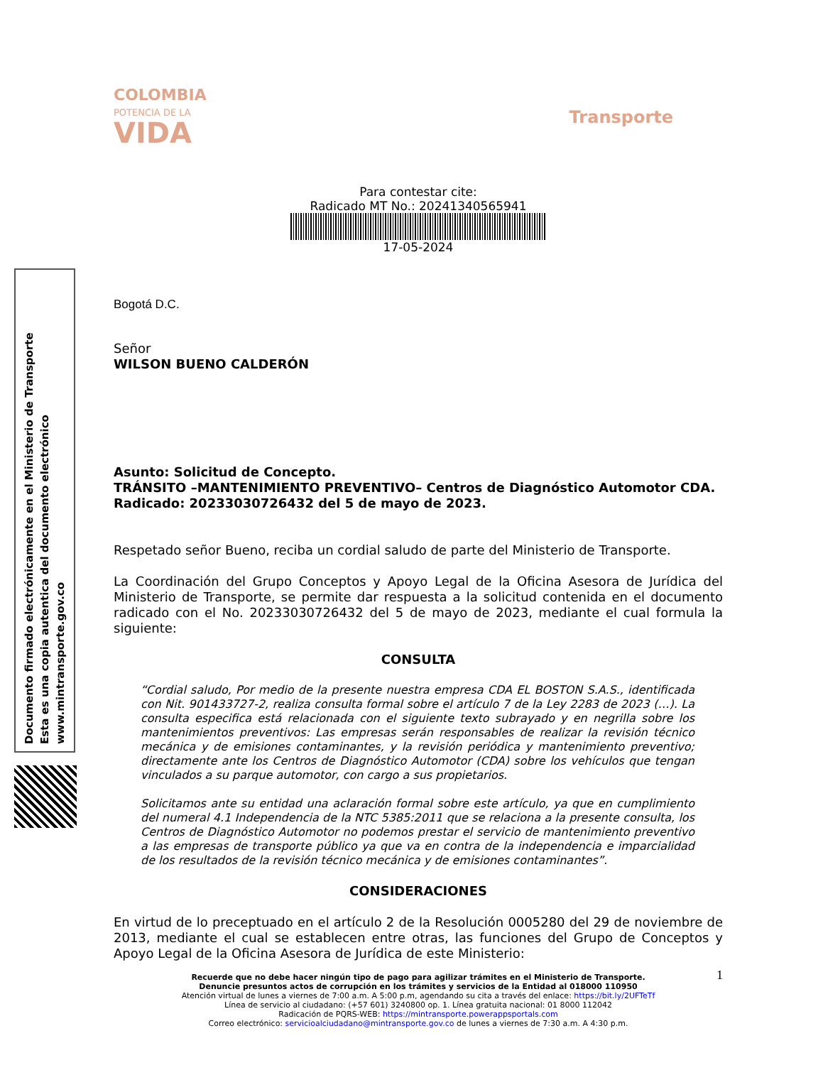Documento firmado electrónicamente en el Ministerio de Transporte
Esta es una copia autentica del documento electrónico
www.mintransporte.gov.co
COLOMBIA
POTENCIA DE LA
VIDA
Transporte
Para contestar cite:
Radicado MT No.: 20241340565941
17-05-2024
Bogotá D.C.
Señor
WILSON BUENO CALDERÓN
Asunto: Solicitud de Concepto.
TRÁNSITO –MANTENIMIENTO PREVENTIVO– Centros de Diagnóstico Automotor CDA.
Radicado: 20233030726432 del 5 de mayo de 2023.
Respetado señor Bueno, reciba un cordial saludo de parte del Ministerio de Transporte.
La Coordinación del Grupo Conceptos y Apoyo Legal de la Oficina Asesora de Jurídica del Ministerio de Transporte, se permite dar respuesta a la solicitud contenida en el documento radicado con el No. 20233030726432 del 5 de mayo de 2023, mediante el cual formula la siguiente:
CONSULTA
“Cordial saludo, Por medio de la presente nuestra empresa CDA EL BOSTON S.A.S., identificada con Nit. 901433727-2, realiza consulta formal sobre el artículo 7 de la Ley 2283 de 2023 (…). La consulta especifica está relacionada con el siguiente texto subrayado y en negrilla sobre los mantenimientos preventivos: Las empresas serán responsables de realizar la revisión técnico mecánica y de emisiones contaminantes, y la revisión periódica y mantenimiento preventivo; directamente ante los Centros de Diagnóstico Automotor (CDA) sobre los vehículos que tengan vinculados a su parque automotor, con cargo a sus propietarios.
Solicitamos ante su entidad una aclaración formal sobre este artículo, ya que en cumplimiento del numeral 4.1 Independencia de la NTC 5385:2011 que se relaciona a la presente consulta, los Centros de Diagnóstico Automotor no podemos prestar el servicio de mantenimiento preventivo a las empresas de transporte público ya que va en contra de la independencia e imparcialidad de los resultados de la revisión técnico mecánica y de emisiones contaminantes”.
CONSIDERACIONES
En virtud de lo preceptuado en el artículo 2 de la Resolución 0005280 del 29 de noviembre de 2013, mediante el cual se establecen entre otras, las funciones del Grupo de Conceptos y Apoyo Legal de la Oficina Asesora de Jurídica de este Ministerio:
1
Recuerde que no debe hacer ningún tipo de pago para agilizar trámites en el Ministerio de Transporte.
Denuncie presuntos actos de corrupción en los trámites y servicios de la Entidad al 018000 110950
Atención virtual de lunes a viernes de 7:00 a.m. A 5:00 p.m, agendando su cita a través del enlace: https://bit.ly/2UFTeTf
Línea de servicio al ciudadano: (+57 601) 3240800 op. 1. Línea gratuita nacional: 01 8000 112042
Radicación de PQRS-WEB: https://mintransporte.powerappsportals.com
Correo electrónico: servicioalciudadano@mintransporte.gov.co de lunes a viernes de 7:30 a.m. A 4:30 p.m.